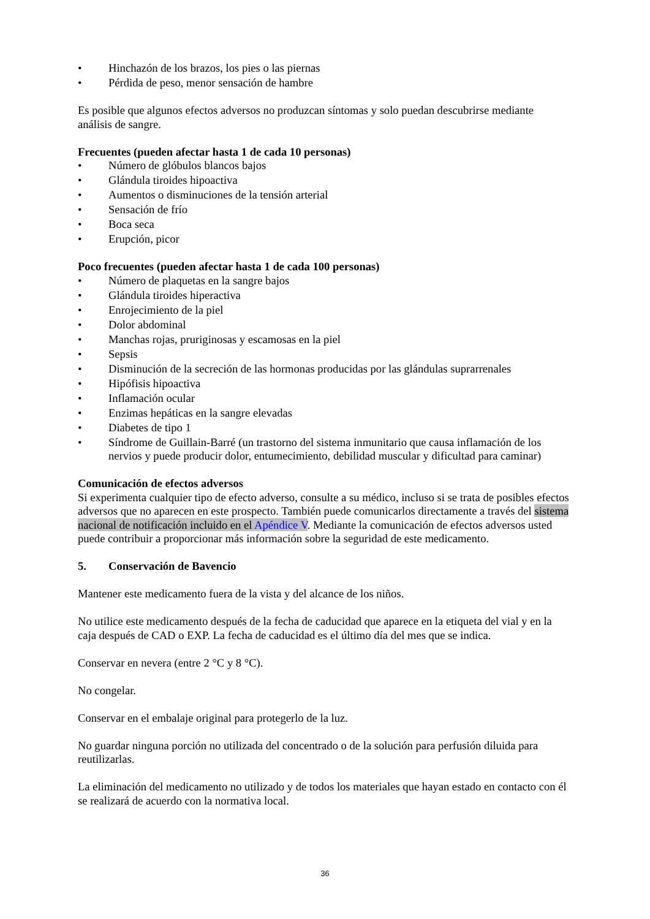• Hinchazón de los brazos, los pies o las piernas
• Pérdida de peso, menor sensación de hambre
Es posible que algunos efectos adversos no produzcan síntomas y solo puedan descubrirse mediante análisis de sangre.
Frecuentes (pueden afectar hasta 1 de cada 10 personas)
• Número de glóbulos blancos bajos
• Glándula tiroides hipoactiva
• Aumentos o disminuciones de la tensión arterial
• Sensación de frío
• Boca seca
• Erupción, picor
Poco frecuentes (pueden afectar hasta 1 de cada 100 personas)
• Número de plaquetas en la sangre bajos
• Glándula tiroides hiperactiva
• Enrojecimiento de la piel
• Dolor abdominal
• Manchas rojas, pruriginosas y escamosas en la piel
• Sepsis
• Disminución de la secreción de las hormonas producidas por las glándulas suprarrenales
• Hipófisis hipoactiva
• Inflamación ocular
• Enzimas hepáticas en la sangre elevadas
• Diabetes de tipo 1
• Síndrome de Guillain-Barré (un trastorno del sistema inmunitario que causa inflamación de los nervios y puede producir dolor, entumecimiento, debilidad muscular y dificultad para caminar)
Comunicación de efectos adversos
Si experimenta cualquier tipo de efecto adverso, consulte a su médico, incluso si se trata de posibles efectos adversos que no aparecen en este prospecto. También puede comunicarlos directamente a través del sistema nacional de notificación incluido en el Apéndice V. Mediante la comunicación de efectos adversos usted puede contribuir a proporcionar más información sobre la seguridad de este medicamento.
5. Conservación de Bavencio
Mantener este medicamento fuera de la vista y del alcance de los niños.
No utilice este medicamento después de la fecha de caducidad que aparece en la etiqueta del vial y en la caja después de CAD o EXP. La fecha de caducidad es el último día del mes que se indica.
Conservar en nevera (entre 2 °C y 8 °C).
No congelar.
Conservar en el embalaje original para protegerlo de la luz.
No guardar ninguna porción no utilizada del concentrado o de la solución para perfusión diluida para reutilizarlas.
La eliminación del medicamento no utilizado y de todos los materiales que hayan estado en contacto con él se realizará de acuerdo con la normativa local.
36